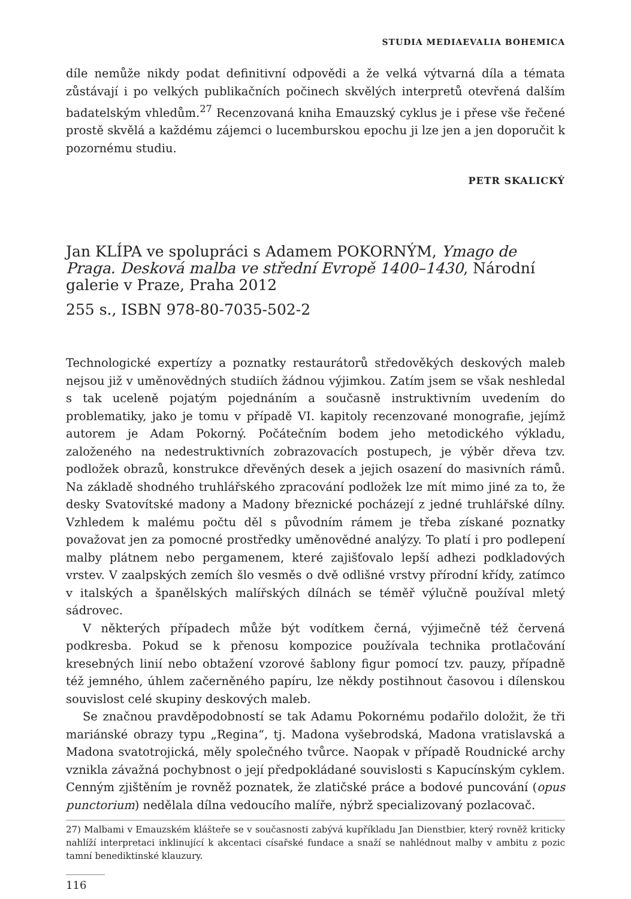STUDIA MEDIAEVALIA BOHEMICA
díle nemůže nikdy podat definitivní odpovědi a že velká výtvarná díla a témata zůstávají i po velkých publikačních počinech skvělých interpretů otevřená dalším badatelským vhledům.<sup>27</sup> Recenzovaná kniha Emauzský cyklus je i přese vše řečené prostě skvělá a každému zájemci o lucemburskou epochu ji lze jen a jen doporučit k pozornému studiu.
PETR SKALICKÝ
Jan KLÍPA ve spolupráci s Adamem POKORNÝM, Ymago de Praga. Desková malba ve střední Evropě 1400–1430, Národní galerie v Praze, Praha 2012
255 s., ISBN 978-80-7035-502-2
Technologické expertízy a poznatky restaurátorů středověkých deskových maleb nejsou již v uměnovědných studiích žádnou výjimkou. Zatím jsem se však neshledal s tak uceleně pojatým pojednáním a současně instruktivním uvedením do problematiky, jako je tomu v případě VI. kapitoly recenzované monografie, jejímž autorem je Adam Pokorný. Počátečním bodem jeho metodického výkladu, založeného na nedestruktivních zobrazovacích postupech, je výběr dřeva tzv. podložek obrazů, konstrukce dřevěných desek a jejich osazení do masivních rámů. Na základě shodného truhlářského zpracování podložek lze mít mimo jiné za to, že desky Svatovítské madony a Madony březnické pocházejí z jedné truhlářské dílny. Vzhledem k malému počtu děl s původním rámem je třeba získané poznatky považovat jen za pomocné prostředky uměnovědné analýzy. To platí i pro podlepení malby plátnem nebo pergamenem, které zajišťovalo lepší adhezi podkladových vrstev. V zaalpských zemích šlo vesměs o dvě odlišné vrstvy přírodní křídy, zatímco v italských a španělských malířských dílnách se téměř výlučně používal mletý sádrovec.
V některých případech může být vodítkem černá, výjimečně též červená podkresba. Pokud se k přenosu kompozice používala technika protlačování kresebných linií nebo obtažení vzorové šablony figur pomocí tzv. pauzy, případně též jemného, úhlem začerněného papíru, lze někdy postihnout časovou i dílenskou souvislost celé skupiny deskových maleb.
Se značnou pravděpodobností se tak Adamu Pokornému podařilo doložit, že tři mariánské obrazy typu „Regina“, tj. Madona vyšebrodská, Madona vratislavská a Madona svatotrojická, měly společného tvůrce. Naopak v případě Roudnické archy vznikla závažná pochybnost o její předpokládané souvislosti s Kapucínským cyklem. Cenným zjištěním je rovněž poznatek, že zlatičské práce a bodové puncování (opus punctorium) nedělala dílna vedoucího malíře, nýbrž specializovaný pozlacovač.
27) Malbami v Emauzském klášteře se v současnosti zabývá kupříkladu Jan Dienstbier, který rovněž kriticky nahlíží interpretaci inklinující k akcentaci císařské fundace a snaží se nahlédnout malby v ambitu z pozic tamní benediktinské klauzury.
116